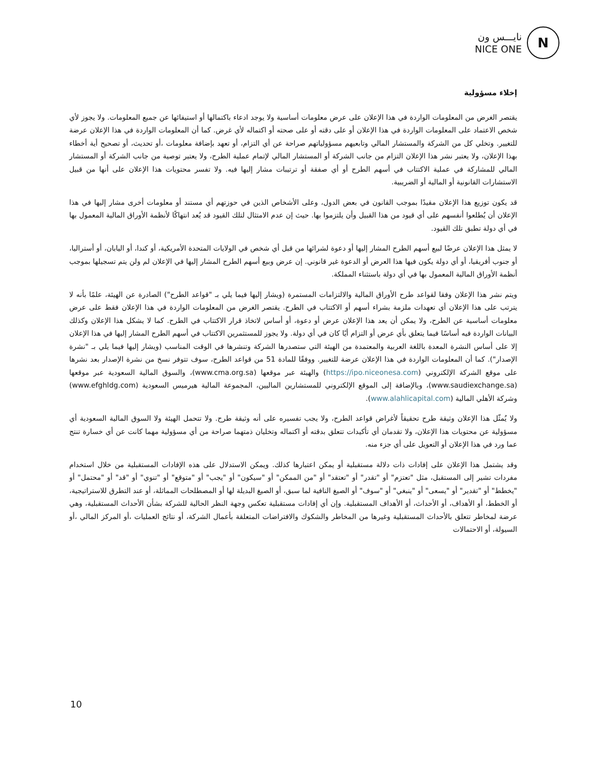نايـــس ون
NICE ONE
N
إخلاء مسؤولية
يقتصر الغرض من المعلومات الواردة في هذا الإعلان على عرض معلومات أساسية ولا يوجد ادعاء باكتمالها أو استيفائها عن جميع المعلومات. ولا يجوز لأي شخص الاعتماد على المعلومات الواردة في هذا الإعلان أو على دقته أو على صحته أو اكتماله لأي غرض. كما أن المعلومات الواردة في هذا الإعلان عرضة للتغيير. وتخلي كل من الشركة والمستشار المالي وتابعيهم مسؤولياتهم صراحة عن أي التزام، أو تعهد بإضافة معلومات ،أو تحديث، أو تصحيح أية أخطاء بهذا الإعلان، ولا يعتبر نشر هذا الإعلان التزام من جانب الشركة أو المستشار المالي لإتمام عملية الطرح، ولا يعتبر توصية من جانب الشركة أو المستشار المالي للمشاركة في عملية الاكتتاب في أسهم الطرح أو أي صفقة أو ترتيبات مشار إليها فيه. ولا تفسر محتويات هذا الإعلان على أنها من قبيل الاستشارات القانونية أو المالية أو الضريبية.
قد يكون توزيع هذا الإعلان مقيدًا بموجب القانون في بعض الدول، وعلى الأشخاص الذين في حوزتهم أي مستند أو معلومات أخرى مشار إليها في هذا الإعلان أن يُطلعوا أنفسهم على أي قيود من هذا القبيل وأن يلتزموا بها. حيث إن عدم الامتثال لتلك القيود قد يُعد انتهاكًا لأنظمة الأوراق المالية المعمول بها في أي دولة تطبق تلك القيود.
لا يمثل هذا الإعلان عرضًا لبيع أسهم الطرح المشار إليها أو دعوة لشرائها من قبل أي شخص في الولايات المتحدة الأمريكية، أو كندا، أو اليابان، أو أستراليا، أو جنوب أفريقيا، أو أي دولة يكون فيها هذا العرض أو الدعوة غير قانوني. إن عرض وبيع أسهم الطرح المشار إليها في الإعلان لم ولن يتم تسجيلها بموجب أنظمة الأوراق المالية المعمول بها في أي دولة باستثناء المملكة.
ويتم نشر هذا الإعلان وفقا لقواعد طرح الأوراق المالية والالتزامات المستمرة (ويشار إليها فيما يلي بـ "قواعد الطرح") الصادرة عن الهيئة، علمًا بأنه لا يترتب على هذا الإعلان أي تعهدات ملزمة بشراء أسهم أو الاكتتاب في الطرح. يقتصر الغرض من المعلومات الواردة في هذا الإعلان فقط على عرض معلومات أساسية عن الطرح، ولا يمكن أن يعد هذا الإعلان عرض أو دعوة، أو أساس لاتخاذ قرار الاكتتاب في الطرح. كما لا يشكل هذا الإعلان وكذلك البيانات الواردة فيه أساسًا فيما يتعلق بأي عرض أو التزام أيًا كان في أي دولة. ولا يجوز للمستثمرين الاكتتاب في أسهم الطرح المشار إليها في هذا الإعلان إلا على أساس النشرة المعدة باللغة العربية والمعتمدة من الهيئة التي ستصدرها الشركة وتنشرها في الوقت المناسب (ويشار إليها فيما يلي بـ "نشرة الإصدار"). كما أن المعلومات الواردة في هذا الإعلان عرضة للتغيير. ووفقًا للمادة 51 من قواعد الطرح، سوف تتوفر نسخ من نشرة الإصدار بعد نشرها على موقع الشركة الإلكتروني (https://ipo.niceonesa.com) والهيئة عبر موقعها (www.cma.org.sa)، والسوق المالية السعودية عبر موقعها (www.saudiexchange.sa)، وبالإضافة إلى الموقع الإلكتروني للمستشارين الماليين، المجموعة المالية هيرميس السعودية (www.efghldg.com) وشركة الأهلي المالية (www.alahlicapital.com).
ولا يُمثّل هذا الإعلان وثيقة طرح تحقيقاً لأغراض قواعد الطرح، ولا يجب تفسيره على أنه وثيقة طرح. ولا تتحمل الهيئة ولا السوق المالية السعودية أي مسؤولية عن محتويات هذا الإعلان، ولا تقدمان أي تأكيدات تتعلق بدقته أو اكتماله وتخليان ذمتهما صراحة من أي مسؤولية مهما كانت عن أي خسارة تنتج عما ورد في هذا الإعلان أو التعويل على أي جزء منه.
وقد يشتمل هذا الإعلان على إفادات ذات دلالة مستقبلية أو يمكن اعتبارها كذلك. ويمكن الاستدلال على هذه الإفادات المستقبلية من خلال استخدام مفردات تشير إلى المستقبل، مثل "تعتزم" أو "تقدر" أو "تعتقد" أو "من الممكن" أو "سيكون" أو "يجب" أو "متوقع" أو "تنوي" أو "قد" أو "محتمل" أو "يخطط" أو "تقدير" أو "يسعى" أو "ينبغي" أو "سوف" أو الصيغ النافية لما سبق، أو الصيغ البديلة لها أو المصطلحات المماثلة، أو عند التطرق للاستراتيجية، أو الخطط، أو الأهداف، أو الأحداث، أو الأهداف المستقبلية. وإن أي إفادات مستقبلية تعكس وجهة النظر الحالية للشركة بشأن الأحداث المستقبلية، وهي عرضة لمخاطر تتعلق بالأحداث المستقبلية وغيرها من المخاطر والشكوك والافتراضات المتعلقة بأعمال الشركة، أو نتائج العمليات ،أو المركز المالي ،أو السيولة، أو الاحتمالات
10